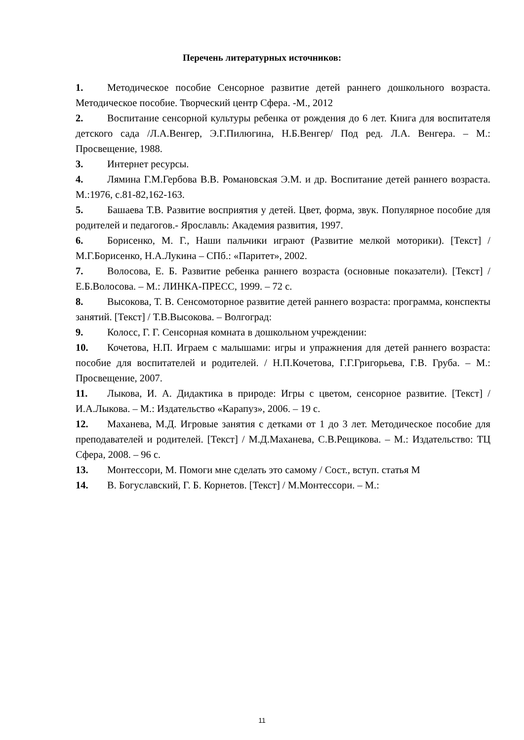Перечень литературных источников:
1. Методическое пособие Сенсорное развитие детей раннего дошкольного возраста. Методическое пособие. Творческий центр Сфера. -М., 2012
2. Воспитание сенсорной культуры ребенка от рождения до 6 лет. Книга для воспитателя детского сада /Л.А.Венгер, Э.Г.Пилюгина, Н.Б.Венгер/ Под ред. Л.А. Венгера. – М.: Просвещение, 1988.
3. Интернет ресурсы.
4. Лямина Г.М.Гербова В.В. Романовская Э.М. и др. Воспитание детей раннего возраста. М.:1976, с.81-82,162-163.
5. Башаева Т.В. Развитие восприятия у детей. Цвет, форма, звук. Популярное пособие для родителей и педагогов.- Ярославль: Академия развития, 1997.
6. Борисенко, М. Г., Наши пальчики играют (Развитие мелкой моторики). [Текст] /М.Г.Борисенко, Н.А.Лукина – СПб.: «Паритет», 2002.
7. Волосова, Е. Б. Развитие ребенка раннего возраста (основные показатели). [Текст] / Е.Б.Волосова. – М.: ЛИНКА-ПРЕСС, 1999. – 72 с.
8. Высокова, Т. В. Сенсомоторное развитие детей раннего возраста: программа, конспекты занятий. [Текст] / Т.В.Высокова. – Волгоград:
9. Колосс, Г. Г. Сенсорная комната в дошкольном учреждении:
10. Кочетова, Н.П. Играем с малышами: игры и упражнения для детей раннего возраста: пособие для воспитателей и родителей. / Н.П.Кочетова, Г.Г.Григорьева, Г.В. Груба. – М.: Просвещение, 2007.
11. Лыкова, И. А. Дидактика в природе: Игры с цветом, сенсорное развитие. [Текст] / И.А.Лыкова. – М.: Издательство «Карапуз», 2006. – 19 с.
12. Маханева, М.Д. Игровые занятия с детками от 1 до 3 лет. Методическое пособие для преподавателей и родителей. [Текст] / М.Д.Маханева, С.В.Рещикова. – М.: Издательство: ТЦ Сфера, 2008. – 96 с.
13. Монтессори, М. Помоги мне сделать это самому / Сост., вступ. статья М
14. В. Богуславский, Г. Б. Корнетов. [Текст] / М.Монтессори. – М.:
11